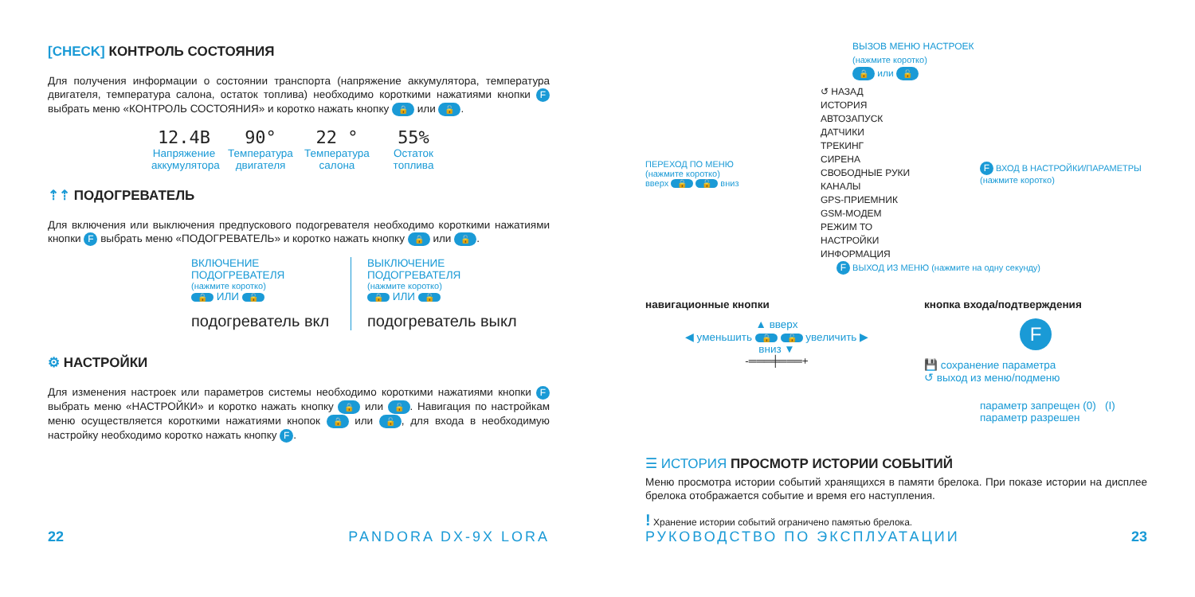[CHECK] КОНТРОЛЬ СОСТОЯНИЯ
Для получения информации о состоянии транспорта (напряжение аккумулятора, температура двигателя, температура салона, остаток топлива) необходимо короткими нажатиями кнопки F выбрать меню «КОНТРОЛЬ СОСТОЯНИЯ» и коротко нажать кнопку 🔒 или 🔓.
12.4В
Напряжение аккумулятора
90°
Температура двигателя
22 °
Температура салона
55%
Остаток топлива
⇡⇡ ПОДОГРЕВАТЕЛЬ
Для включения или выключения предпускового подогревателя необходимо короткими нажатиями кнопки F выбрать меню «ПОДОГРЕВАТЕЛЬ» и коротко нажать кнопку 🔒 или 🔓.
ВКЛЮЧЕНИЕ ПОДОГРЕВАТЕЛЯ
(нажмите коротко)
🔒 ИЛИ 🔓
подогреватель вкл
ВЫКЛЮЧЕНИЕ ПОДОГРЕВАТЕЛЯ
(нажмите коротко)
🔒 ИЛИ 🔓
подогреватель выкл
⚙ НАСТРОЙКИ
Для изменения настроек или параметров системы необходимо короткими нажатиями кнопки F выбрать меню «НАСТРОЙКИ» и коротко нажать кнопку 🔒 или 🔓. Навигация по настройкам меню осуществляется короткими нажатиями кнопок 🔒 или 🔓, для входа в необходимую настройку необходимо коротко нажать кнопку F.
22 PANDORA DX-9X LORA
ВЫЗОВ МЕНЮ НАСТРОЕК
(нажмите коротко)
🔒 или 🔓
ПЕРЕХОД ПО МЕНЮ
(нажмите коротко)
вверх 🔒 🔓 вниз
↺ НАЗАД
ИСТОРИЯ
АВТОЗАПУСК
ДАТЧИКИ
ТРЕКИНГ
СИРЕНА
СВОБОДНЫЕ РУКИ
КАНАЛЫ
GPS-ПРИЕМНИК
GSM-МОДЕМ
РЕЖИМ ТО
НАСТРОЙКИ
ИНФОРМАЦИЯ
F ВХОД В НАСТРОЙКИ/ПАРАМЕТРЫ
(нажмите коротко)
F ВЫХОД ИЗ МЕНЮ (нажмите на одну секунду)
навигационные кнопки
▲ вверх
◀ уменьшить 🔒 🔓 увеличить ▶
вниз ▼
-═══╪═══+
кнопка входа/подтверждения
F
💾 сохранение параметра
↺ выход из меню/подменю
параметр запрещен (0) (I) параметр разрешен
☰ ИСТОРИЯ ПРОСМОТР ИСТОРИИ СОБЫТИЙ
Меню просмотра истории событий хранящихся в памяти брелока. При показе истории на дисплее брелока отображается событие и время его наступления.
! Хранение истории событий ограничено памятью брелока.
РУКОВОДСТВО ПО ЭКСПЛУАТАЦИИ 23